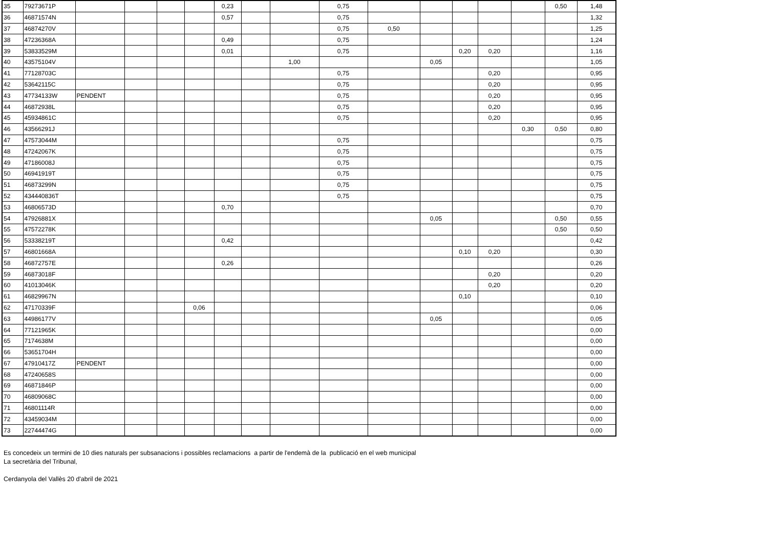| 35 | 79273671P | | | | | 0,23 | | | 0,75 | | | | | | 0,50 | 1,48 |
| 36 | 46871574N | | | | | 0,57 | | | 0,75 | | | | | | | 1,32 |
| 37 | 46874270V | | | | | | | | 0,75 | 0,50 | | | | | | 1,25 |
| 38 | 47236368A | | | | | 0,49 | | | 0,75 | | | | | | | 1,24 |
| 39 | 53833529M | | | | | 0,01 | | | 0,75 | | | 0,20 | 0,20 | | | 1,16 |
| 40 | 43575104V | | | | | | | 1,00 | | | 0,05 | | | | | 1,05 |
| 41 | 77128703C | | | | | | | | 0,75 | | | | 0,20 | | | 0,95 |
| 42 | 53642115C | | | | | | | | 0,75 | | | | 0,20 | | | 0,95 |
| 43 | 47734133W | PENDENT | | | | | | | 0,75 | | | | 0,20 | | | 0,95 |
| 44 | 46872938L | | | | | | | | 0,75 | | | | 0,20 | | | 0,95 |
| 45 | 45934861C | | | | | | | | 0,75 | | | | 0,20 | | | 0,95 |
| 46 | 43566291J | | | | | | | | | | | | | 0,30 | 0,50 | 0,80 |
| 47 | 47573044M | | | | | | | | 0,75 | | | | | | | 0,75 |
| 48 | 47242067K | | | | | | | | 0,75 | | | | | | | 0,75 |
| 49 | 47186008J | | | | | | | | 0,75 | | | | | | | 0,75 |
| 50 | 46941919T | | | | | | | | 0,75 | | | | | | | 0,75 |
| 51 | 46873299N | | | | | | | | 0,75 | | | | | | | 0,75 |
| 52 | 434440836T | | | | | | | | 0,75 | | | | | | | 0,75 |
| 53 | 46806573D | | | | | 0,70 | | | | | | | | | | 0,70 |
| 54 | 47926881X | | | | | | | | | | 0,05 | | | | 0,50 | 0,55 |
| 55 | 47572278K | | | | | | | | | | | | | | 0,50 | 0,50 |
| 56 | 53338219T | | | | | 0,42 | | | | | | | | | | 0,42 |
| 57 | 46801668A | | | | | | | | | | | 0,10 | 0,20 | | | 0,30 |
| 58 | 46872757E | | | | | 0,26 | | | | | | | | | | 0,26 |
| 59 | 46873018F | | | | | | | | | | | | 0,20 | | | 0,20 |
| 60 | 41013046K | | | | | | | | | | | | 0,20 | | | 0,20 |
| 61 | 46829967N | | | | | | | | | | | 0,10 | | | | 0,10 |
| 62 | 47170339F | | | | 0,06 | | | | | | | | | | | 0,06 |
| 63 | 44986177V | | | | | | | | | | 0,05 | | | | | 0,05 |
| 64 | 77121965K | | | | | | | | | | | | | | | 0,00 |
| 65 | 7174638M | | | | | | | | | | | | | | | 0,00 |
| 66 | 53651704H | | | | | | | | | | | | | | | 0,00 |
| 67 | 47910417Z | PENDENT | | | | | | | | | | | | | | 0,00 |
| 68 | 47240658S | | | | | | | | | | | | | | | 0,00 |
| 69 | 46871846P | | | | | | | | | | | | | | | 0,00 |
| 70 | 46809068C | | | | | | | | | | | | | | | 0,00 |
| 71 | 46801114R | | | | | | | | | | | | | | | 0,00 |
| 72 | 43459034M | | | | | | | | | | | | | | | 0,00 |
| 73 | 22744474G | | | | | | | | | | | | | | | 0,00 |
Es concedeix un termini de 10 dies naturals per subsanacions i possibles reclamacions a partir de l'endemà de la publicació en el web municipal
La secretària del Tribunal,
Cerdanyola del Vallès 20 d'abril de 2021